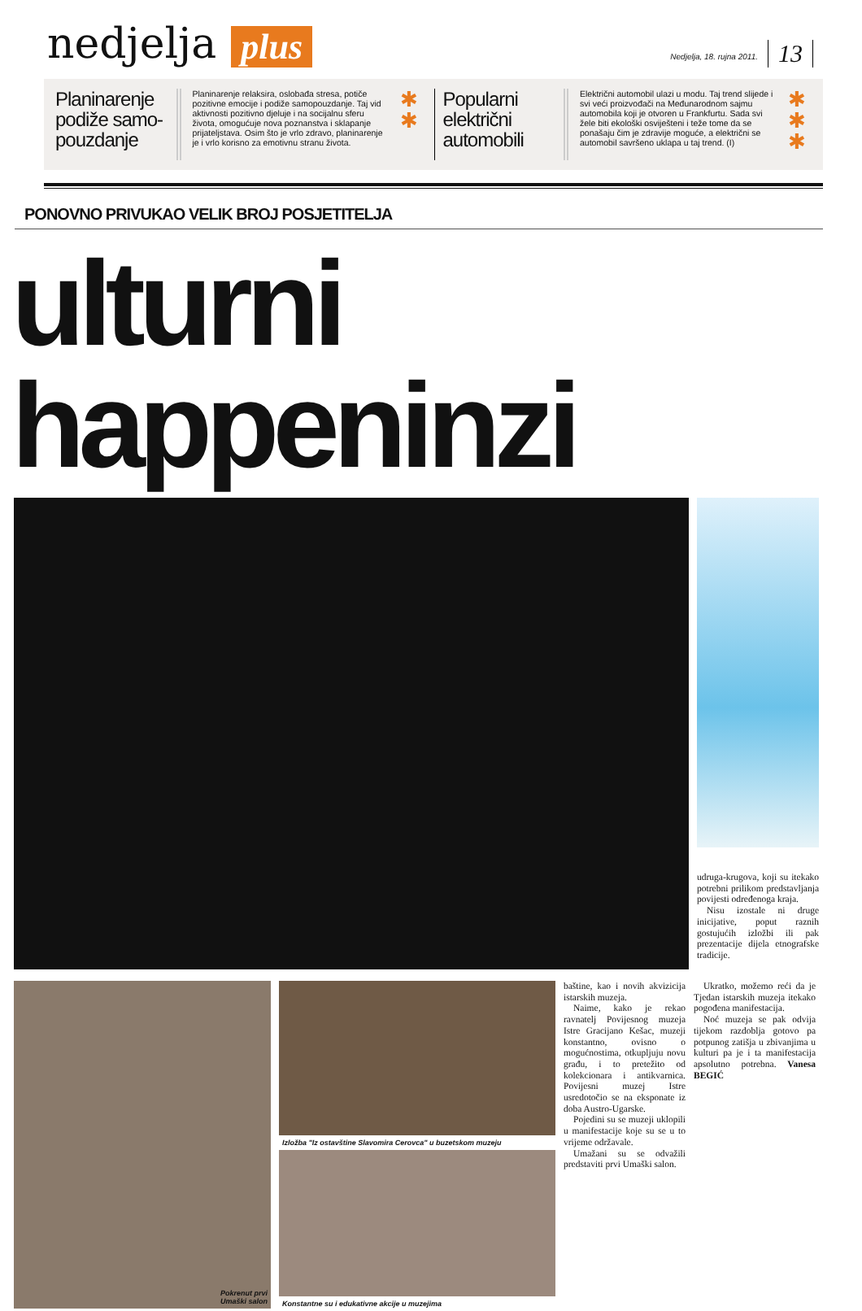nedjelja plus Nedjelja, 18. rujna 2011. 13
Planinarenje podiže samo-pouzdanje
Planinarenje relaksira, oslobađa stresa, potiče pozitivne emocije i podiže samopouzdanje. Taj vid aktivnosti pozitivno djeluje i na socijalnu sferu života, omogućuje nova poznanstva i sklapanje prijateljstava. Osim što je vrlo zdravo, planinarenje je i vrlo korisno za emotivnu stranu života.
✱
✱
Popularni električni automobili
Električni automobil ulazi u modu. Taj trend slijede i svi veći proizvođači na Međunarodnom sajmu automobila koji je otvoren u Frankfurtu. Sada svi žele biti ekološki osviješteni i teže tome da se ponašaju čim je zdravije moguće, a električni se automobil savršeno uklapa u taj trend. (I)
✱
✱
✱
PONOVNO PRIVUKAO VELIK BROJ POSJETITELJA
ulturni happeninzi
udruga-krugova, koji su itekako potrebni prilikom predstavljanja povijesti određenoga kraja.
Nisu izostale ni druge inicijative, poput raznih gostujućih izložbi ili pak prezentacije dijela etnografske tradicije.
Pokrenut prvi
Umaški salon
Izložba "Iz ostavštine Slavomira Cerovca" u buzetskom muzeju
Konstantne su i edukativne akcije u muzejima
baštine, kao i novih akvizicija istarskih muzeja.
Naime, kako je rekao ravnatelj Povijesnog muzeja Istre Gracijano Kešac, muzeji konstantno, ovisno o mogućnostima, otkupljuju novu građu, i to pretežito od kolekcionara i antikvarnica. Povijesni muzej Istre usredotočio se na eksponate iz doba Austro-Ugarske.
Pojedini su se muzeji uklopili u manifestacije koje su se u to vrijeme održavale.
Umažani su se odvažili predstaviti prvi Umaški salon.
Ukratko, možemo reći da je Tjedan istarskih muzeja itekako pogođena manifestacija.
Noć muzeja se pak odvija tijekom razdoblja gotovo pa potpunog zatišja u zbivanjima u kulturi pa je i ta manifestacija apsolutno potrebna. Vanesa BEGIĆ